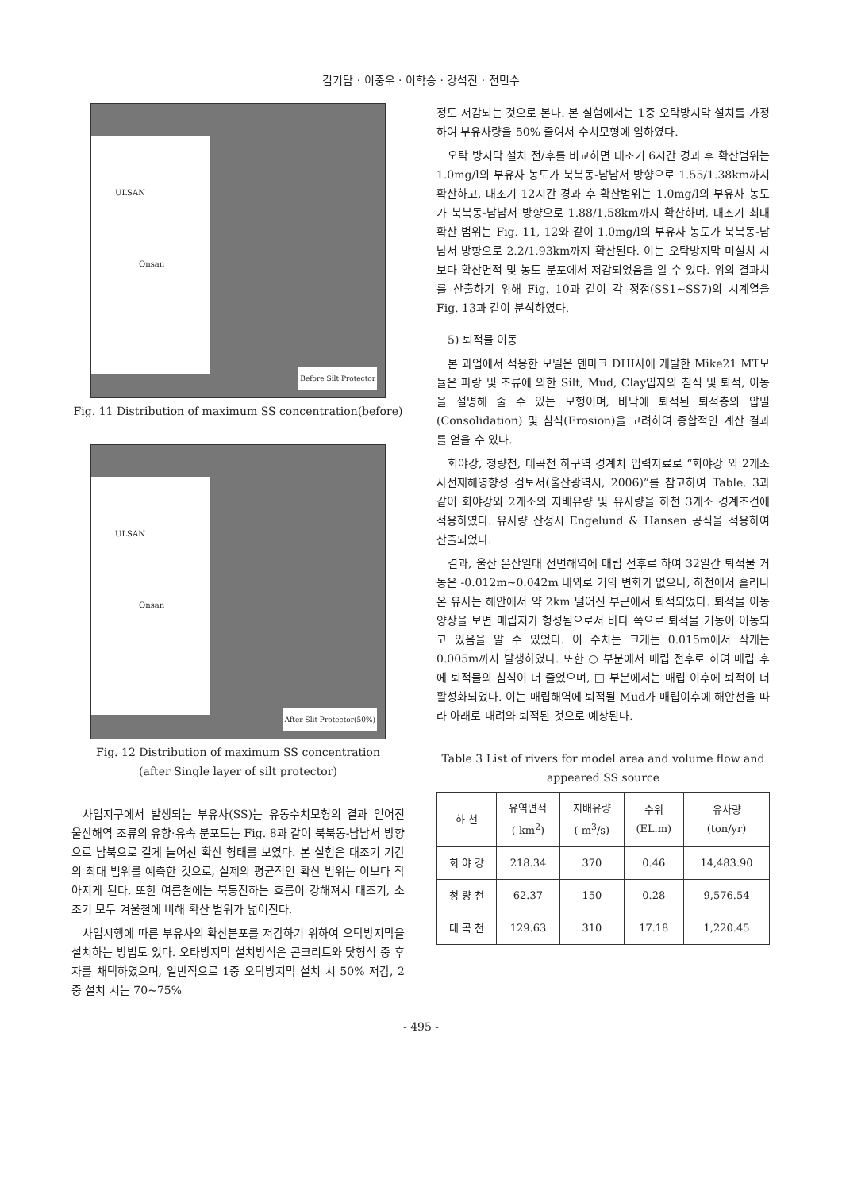김기담 · 이중우 · 이학승 · 강석진 · 전민수
ULSAN
Onsan
Before Silt Protector
Fig. 11 Distribution of maximum SS concentration(before)
ULSAN
Onsan
After Slit Protector(50%)
Fig. 12 Distribution of maximum SS concentration
(after Single layer of silt protector)
사업지구에서 발생되는 부유사(SS)는 유동수치모형의 결과 얻어진 울산해역 조류의 유향·유속 분포도는 Fig. 8과 같이 북북동-남남서 방향으로 남북으로 길게 늘어선 확산 형태를 보였다. 본 실험은 대조기 기간의 최대 범위를 예측한 것으로, 실제의 평균적인 확산 범위는 이보다 작아지게 된다. 또한 여름철에는 북동진하는 흐름이 강해져서 대조기, 소조기 모두 겨울철에 비해 확산 범위가 넓어진다.
사업시행에 따른 부유사의 확산분포를 저감하기 위하여 오탁방지막을 설치하는 방법도 있다. 오타방지막 설치방식은 콘크리트와 닻형식 중 후자를 채택하였으며, 일반적으로 1중 오탁방지막 설치 시 50% 저감, 2중 설치 시는 70~75%
정도 저감되는 것으로 본다. 본 실험에서는 1중 오탁방지막 설치를 가정하여 부유사량을 50% 줄여서 수치모형에 임하였다.
오탁 방지막 설치 전/후를 비교하면 대조기 6시간 경과 후 확산범위는 1.0mg/l의 부유사 농도가 북북동-남남서 방향으로 1.55/1.38km까지 확산하고, 대조기 12시간 경과 후 확산범위는 1.0mg/l의 부유사 농도가 북북동-남남서 방향으로 1.88/1.58km까지 확산하며, 대조기 최대확산 범위는 Fig. 11, 12와 같이 1.0mg/l의 부유사 농도가 북북동-남남서 방향으로 2.2/1.93km까지 확산된다. 이는 오탁방지막 미설치 시보다 확산면적 및 농도 분포에서 저감되었음을 알 수 있다. 위의 결과치를 산출하기 위해 Fig. 10과 같이 각 정점(SS1~SS7)의 시계열을 Fig. 13과 같이 분석하였다.
5) 퇴적물 이동
본 과업에서 적용한 모델은 덴마크 DHI사에 개발한 Mike21 MT모듈은 파랑 및 조류에 의한 Silt, Mud, Clay입자의 침식 및 퇴적, 이동을 설명해 줄 수 있는 모형이며, 바닥에 퇴적된 퇴적층의 압밀(Consolidation) 및 침식(Erosion)을 고려하여 종합적인 계산 결과를 얻을 수 있다.
회야강, 청량천, 대곡천 하구역 경계치 입력자료로 “회야강 외 2개소 사전재해영향성 검토서(울산광역시, 2006)”를 참고하여 Table. 3과 같이 회야강외 2개소의 지배유량 및 유사량을 하천 3개소 경계조건에 적용하였다. 유사량 산정시 Engelund & Hansen 공식을 적용하여 산출되었다.
결과, 울산 온산일대 전면해역에 매립 전후로 하여 32일간 퇴적물 거동은 -0.012m~0.042m 내외로 거의 변화가 없으나, 하천에서 흘러나온 유사는 해안에서 약 2km 떨어진 부근에서 퇴적되었다. 퇴적물 이동 양상을 보면 매립지가 형성됨으로서 바다 쪽으로 퇴적물 거동이 이동되고 있음을 알 수 있었다. 이 수치는 크게는 0.015m에서 작게는 0.005m까지 발생하였다. 또한 ○ 부분에서 매립 전후로 하여 매립 후에 퇴적물의 침식이 더 줄었으며, □ 부분에서는 매립 이후에 퇴적이 더 활성화되었다. 이는 매립해역에 퇴적될 Mud가 매립이후에 해안선을 따라 아래로 내려와 퇴적된 것으로 예상된다.
Table 3 List of rivers for model area and volume flow and appeared SS source
| 하 천 | 유역면적 ( km<sup>2</sup>) | 지배유량 ( m<sup>3</sup>/s) | 수위 (EL.m) | 유사량 (ton/yr) |
| --- | --- | --- | --- | --- |
| 회 야 강 | 218.34 | 370 | 0.46 | 14,483.90 |
| 청 량 천 | 62.37 | 150 | 0.28 | 9,576.54 |
| 대 곡 천 | 129.63 | 310 | 17.18 | 1,220.45 |
- 495 -